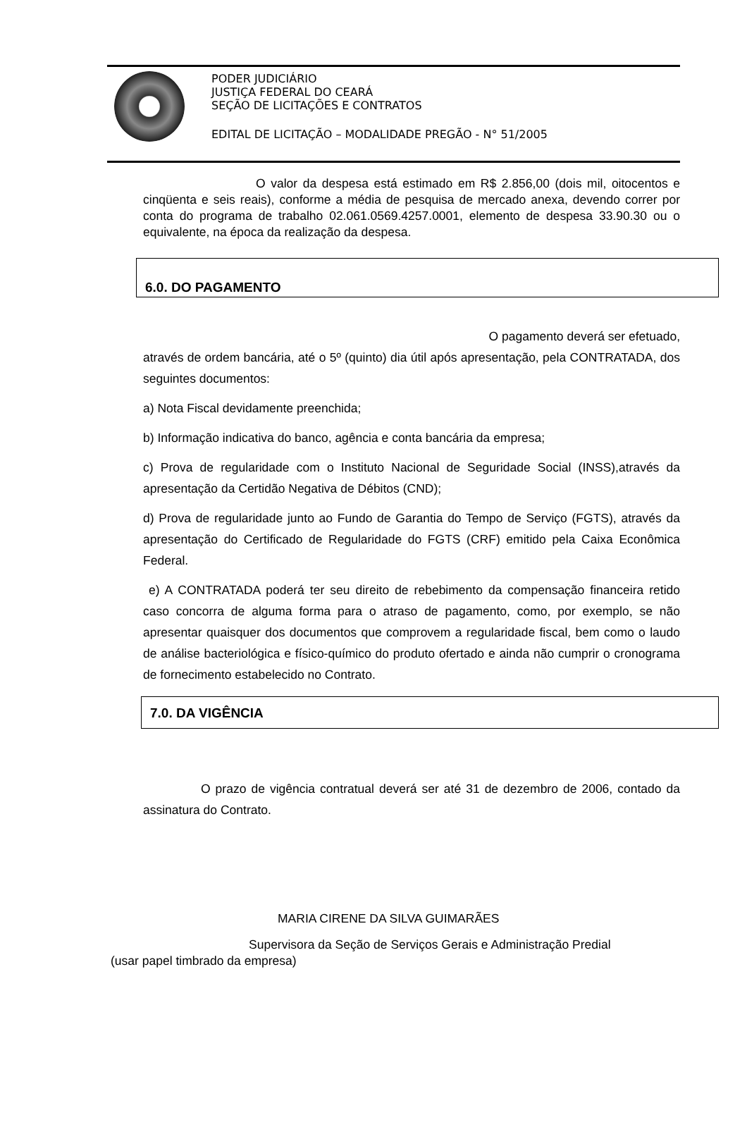PODER JUDICIÁRIO
JUSTIÇA FEDERAL DO CEARÁ
SEÇÃO DE LICITAÇÕES E CONTRATOS
EDITAL DE LICITAÇÃO – MODALIDADE PREGÃO - N° 51/2005
O valor da despesa está estimado em R$ 2.856,00 (dois mil, oitocentos e cinqüenta e seis reais), conforme a média de pesquisa de mercado anexa, devendo correr por conta do programa de trabalho 02.061.0569.4257.0001, elemento de despesa 33.90.30 ou o equivalente, na época da realização da despesa.
6.0. DO PAGAMENTO
O pagamento deverá ser efetuado,
através de ordem bancária, até o 5º (quinto) dia útil após apresentação, pela CONTRATADA, dos seguintes documentos:
a) Nota Fiscal devidamente preenchida;
b) Informação indicativa do banco, agência e conta bancária da empresa;
c) Prova de regularidade com o Instituto Nacional de Seguridade Social (INSS),através da apresentação da Certidão Negativa de Débitos (CND);
d) Prova de regularidade junto ao Fundo de Garantia do Tempo de Serviço (FGTS), através da apresentação do Certificado de Regularidade do FGTS (CRF) emitido pela Caixa Econômica Federal.
e) A CONTRATADA poderá ter seu direito de rebebimento da compensação financeira retido caso concorra de alguma forma para o atraso de pagamento, como, por exemplo, se não apresentar quaisquer dos documentos que comprovem a regularidade fiscal, bem como o laudo de análise bacteriológica e físico-químico do produto ofertado e ainda não cumprir o cronograma de fornecimento estabelecido no Contrato.
7.0. DA VIGÊNCIA
O prazo de vigência contratual deverá ser até 31 de dezembro de 2006, contado da assinatura do Contrato.
MARIA CIRENE DA SILVA GUIMARÃES
Supervisora da Seção de Serviços Gerais e Administração Predial
(usar papel timbrado da empresa)